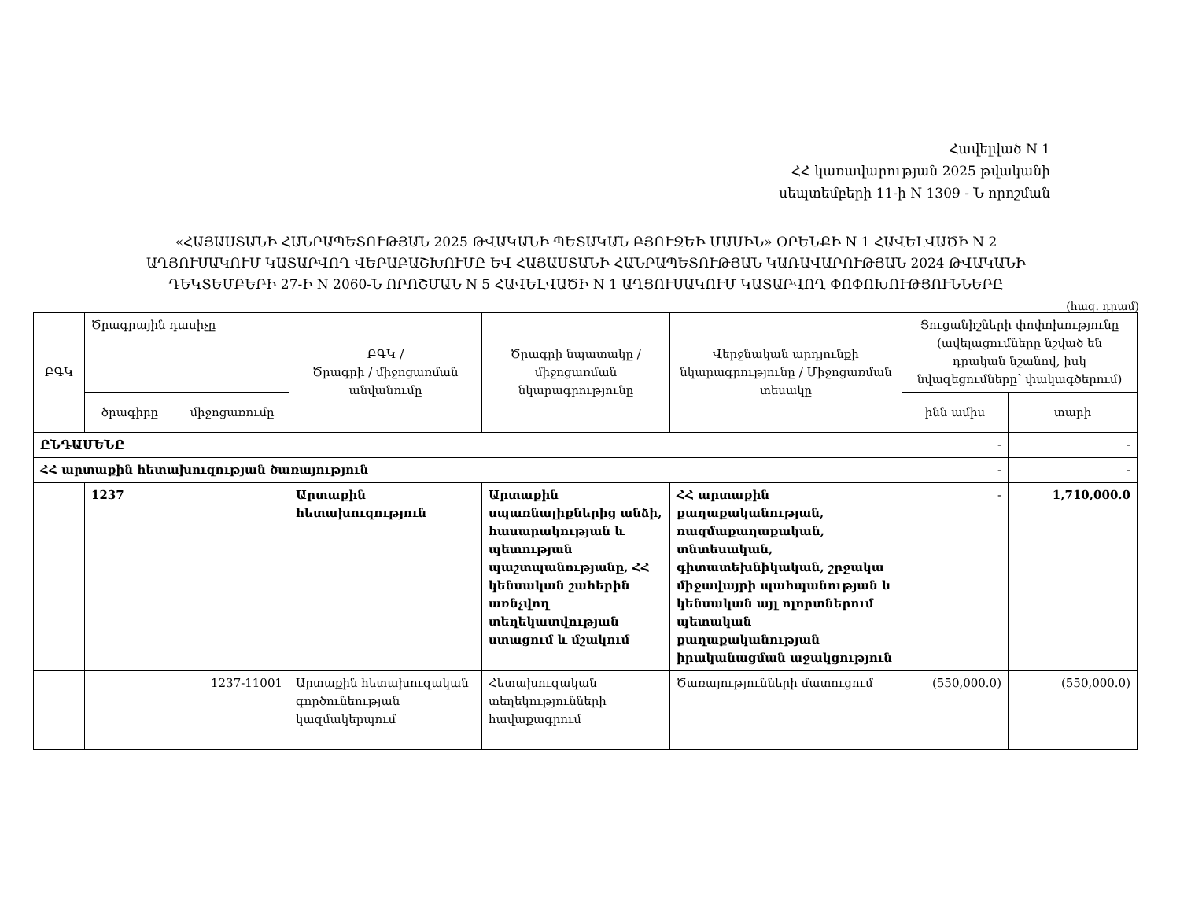Հավելված N 1
ՀՀ կառավարության 2025 թվականի
սեպտեմբերի 11-ի N 1309 - Ն որոշման
«ՀԱՅԱՍՏԱՆԻ ՀԱՆՐԱՊԵՏՈՒԹՅԱՆ 2025 ԹՎԱԿԱՆԻ ՊԵՏԱԿԱՆ ԲՅՈՒՋԵԻ ՄԱՍԻՆ» ՕՐԵՆՔԻ N 1 ՀԱՎԵԼՎԱԾԻ N 2 ԱՂՅՈՒՍԱԿՈՒՄ ԿԱՏԱՐՎՈՂ ՎԵՐԱԲԱՇԽՈՒՄԸ ԵՎ ՀԱՅԱՍՏԱՆԻ ՀԱՆՐԱՊԵՏՈՒԹՅԱՆ ԿԱՌԱՎԱՐՈՒԹՅԱՆ 2024 ԹՎԱԿԱՆԻ ԴԵԿՏԵՄԲԵՐԻ 27-Ի N 2060-Ն ՈՐՈՇՄԱՆ N 5 ՀԱՎԵԼՎԱԾԻ N 1 ԱՂՅՈՒՍԱԿՈՒՄ ԿԱՏԱՐՎՈՂ ՓՈՓՈԽՈՒԹՅՈՒՆՆԵՐԸ
(հազ. դրամ)
| ԲԳԿ | Ծրագրային դասիչը | | ԲԳԿ / Ծրագրի / միջոցառման անվանումը | Ծրագրի նպատակը / միջոցառման նկարագրությունը | Վերջնական արդյունքի նկարագրությունը / Միջոցառման տեսակը | Ցուցանիշների փոփոխությունը (ավելացումները նշված են դրական նշանով, իսկ նվազեցումները՝ փակագծերում) | |
| --- | --- | --- | --- | --- | --- | --- | --- |
| | ծրագիրը | միջոցառումը | | | | ինն ամիս | տարի |
| ԸՆԴԱՄԵՆԸ | | | | | | - | - |
| ՀՀ արտաքին հետախուզության ծառայություն | | | | | | - | - |
| | 1237 | | Արտաքին հետախուզություն | Արտաքին սպառնալիքներից անձի, հասարակության և պետության պաշտպանությանը, ՀՀ կենսական շահերին առնչվող տեղեկատվության ստացում և մշակում | ՀՀ արտաքին քաղաքականության, ռազմաքաղաքական, տնտեսական, գիտատեխնիկական, շրջակա միջավայրի պահպանության և կենսական այլ ոլորտներում պետական քաղաքականության իրականացման աջակցություն | - | 1,710,000.0 |
| | | 1237-11001 | Արտաքին հետախուզական գործունեության կազմակերպում | Հետախուզական տեղեկությունների հավաքագրում | Ծառայությունների մատուցում | (550,000.0) | (550,000.0) |